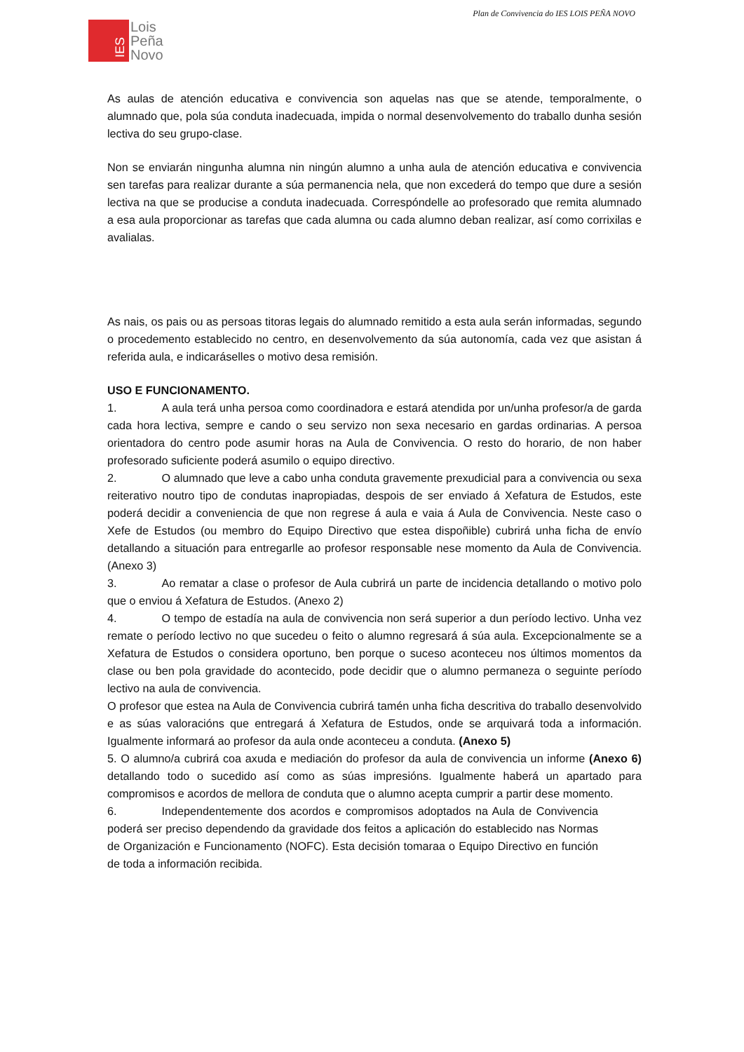Plan de Convivencia do IES LOIS PEÑA NOVO
IES
Lois
Peña
Novo
As aulas de atención educativa e convivencia son aquelas nas que se atende, temporalmente, o alumnado que, pola súa conduta inadecuada, impida o normal desenvolvemento do traballo dunha sesión lectiva do seu grupo-clase.
Non se enviarán ningunha alumna nin ningún alumno a unha aula de atención educativa e convivencia sen tarefas para realizar durante a súa permanencia nela, que non excederá do tempo que dure a sesión lectiva na que se producise a conduta inadecuada. Correspóndelle ao profesorado que remita alumnado a esa aula proporcionar as tarefas que cada alumna ou cada alumno deban realizar, así como corrixilas e avalialas.
As nais, os pais ou as persoas titoras legais do alumnado remitido a esta aula serán informadas, segundo o procedemento establecido no centro, en desenvolvemento da súa autonomía, cada vez que asistan á referida aula, e indicaráselles o motivo desa remisión.
USO E FUNCIONAMENTO.
1. A aula terá unha persoa como coordinadora e estará atendida por un/unha profesor/a de garda cada hora lectiva, sempre e cando o seu servizo non sexa necesario en gardas ordinarias. A persoa orientadora do centro pode asumir horas na Aula de Convivencia. O resto do horario, de non haber profesorado suficiente poderá asumilo o equipo directivo.
2. O alumnado que leve a cabo unha conduta gravemente prexudicial para a convivencia ou sexa reiterativo noutro tipo de condutas inapropiadas, despois de ser enviado á Xefatura de Estudos, este poderá decidir a conveniencia de que non regrese á aula e vaia á Aula de Convivencia. Neste caso o Xefe de Estudos (ou membro do Equipo Directivo que estea dispoñible) cubrirá unha ficha de envío detallando a situación para entregarlle ao profesor responsable nese momento da Aula de Convivencia. (Anexo 3)
3. Ao rematar a clase o profesor de Aula cubrirá un parte de incidencia detallando o motivo polo que o enviou á Xefatura de Estudos. (Anexo 2)
4. O tempo de estadía na aula de convivencia non será superior a dun período lectivo. Unha vez remate o período lectivo no que sucedeu o feito o alumno regresará á súa aula. Excepcionalmente se a Xefatura de Estudos o considera oportuno, ben porque o suceso aconteceu nos últimos momentos da clase ou ben pola gravidade do acontecido, pode decidir que o alumno permaneza o seguinte período lectivo na aula de convivencia.
O profesor que estea na Aula de Convivencia cubrirá tamén unha ficha descritiva do traballo desenvolvido e as súas valoracións que entregará á Xefatura de Estudos, onde se arquivará toda a información. Igualmente informará ao profesor da aula onde aconteceu a conduta. (Anexo 5)
5. O alumno/a cubrirá coa axuda e mediación do profesor da aula de convivencia un informe (Anexo 6) detallando todo o sucedido así como as súas impresións. Igualmente haberá un apartado para compromisos e acordos de mellora de conduta que o alumno acepta cumprir a partir dese momento.
6. Independentemente dos acordos e compromisos adoptados na Aula de Convivencia poderá ser preciso dependendo da gravidade dos feitos a aplicación do establecido nas Normas de Organización e Funcionamento (NOFC). Esta decisión tomaraa o Equipo Directivo en función de toda a información recibida.